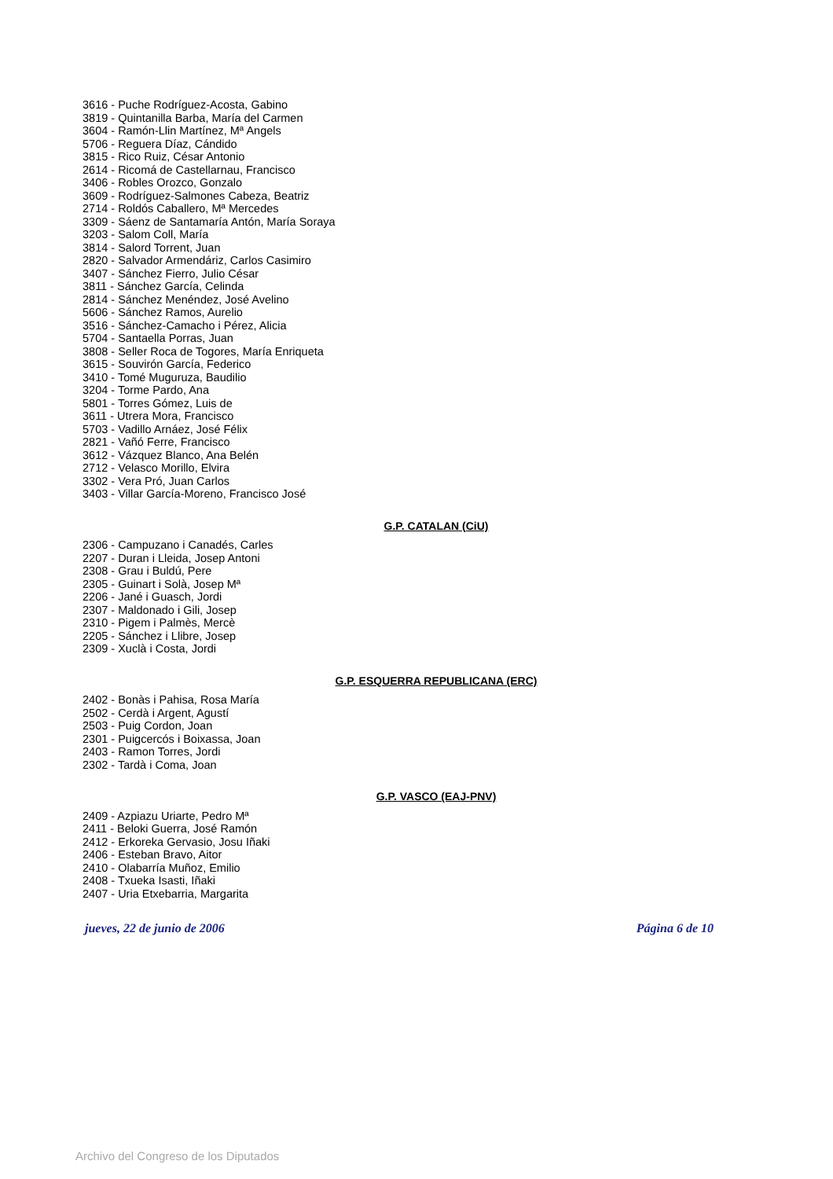3616 - Puche Rodríguez-Acosta, Gabino
3819 - Quintanilla Barba, María del Carmen
3604 - Ramón-Llin Martínez, Mª Angels
5706 - Reguera Díaz, Cándido
3815 - Rico Ruiz, César Antonio
2614 - Ricomá de Castellarnau, Francisco
3406 - Robles Orozco, Gonzalo
3609 - Rodríguez-Salmones Cabeza, Beatriz
2714 - Roldós Caballero, Mª Mercedes
3309 - Sáenz de Santamaría Antón, María Soraya
3203 - Salom Coll, María
3814 - Salord Torrent, Juan
2820 - Salvador Armendáriz, Carlos Casimiro
3407 - Sánchez Fierro, Julio César
3811 - Sánchez García, Celinda
2814 - Sánchez Menéndez, José Avelino
5606 - Sánchez Ramos, Aurelio
3516 - Sánchez-Camacho i Pérez, Alicia
5704 - Santaella Porras, Juan
3808 - Seller Roca de Togores, María Enriqueta
3615 - Souvirón García, Federico
3410 - Tomé Muguruza, Baudilio
3204 - Torme Pardo, Ana
5801 - Torres Gómez, Luis de
3611 - Utrera Mora, Francisco
5703 - Vadillo Arnáez, José Félix
2821 - Vañó Ferre, Francisco
3612 - Vázquez Blanco, Ana Belén
2712 - Velasco Morillo, Elvira
3302 - Vera Pró, Juan Carlos
3403 - Villar García-Moreno, Francisco José
G.P. CATALAN (CiU)
2306 - Campuzano i Canadés, Carles
2207 - Duran i Lleida, Josep Antoni
2308 - Grau i Buldú, Pere
2305 - Guinart i Solà, Josep Mª
2206 - Jané i Guasch, Jordi
2307 - Maldonado i Gili, Josep
2310 - Pigem i Palmès, Mercè
2205 - Sánchez i Llibre, Josep
2309 - Xuclà i Costa, Jordi
G.P. ESQUERRA REPUBLICANA (ERC)
2402 - Bonàs i Pahisa, Rosa María
2502 - Cerdà i Argent, Agustí
2503 - Puig Cordon, Joan
2301 - Puigcercós i Boixassa, Joan
2403 - Ramon Torres, Jordi
2302 - Tardà i Coma, Joan
G.P. VASCO (EAJ-PNV)
2409 - Azpiazu Uriarte, Pedro Mª
2411 - Beloki Guerra, José Ramón
2412 - Erkoreka Gervasio, Josu Iñaki
2406 - Esteban Bravo, Aitor
2410 - Olabarría Muñoz, Emilio
2408 - Txueka Isasti, Iñaki
2407 - Uria Etxebarria, Margarita
jueves, 22 de junio de 2006 Página 6 de 10
Archivo del Congreso de los Diputados